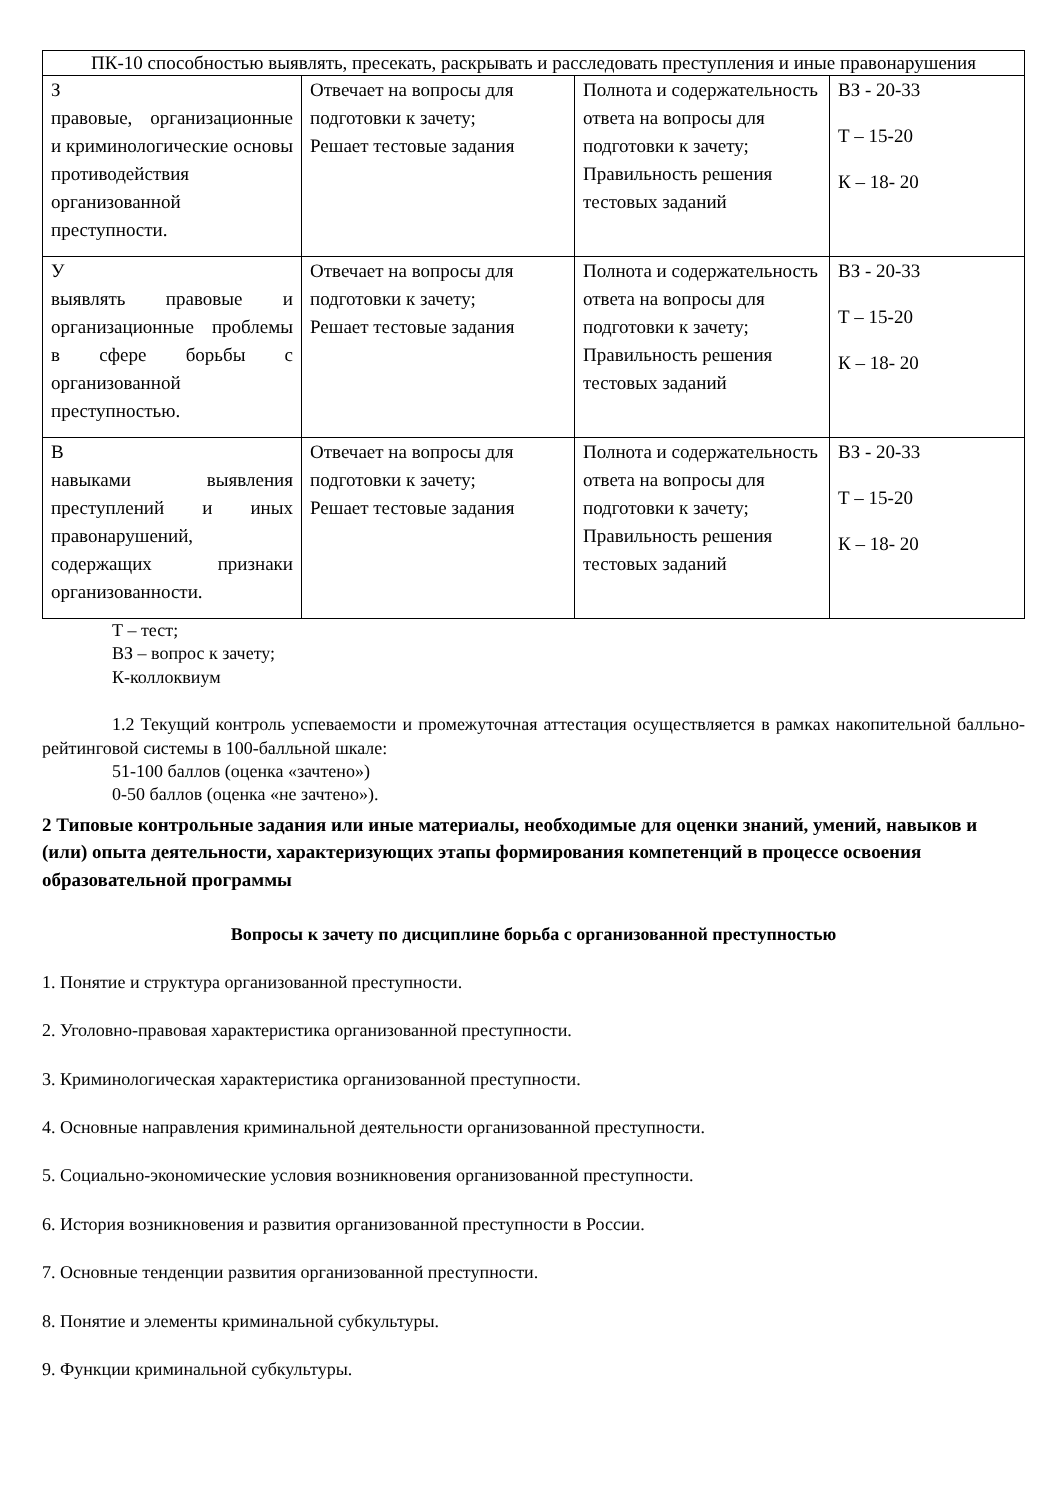| ПК-10 способностью выявлять, пресекать, раскрывать и расследовать преступления и иные правонарушения | | | |
| З правовые, организационные и криминологические основы противодействия организованной преступности. | Отвечает на вопросы для подготовки к зачету; Решает тестовые задания | Полнота и содержательность ответа на вопросы для подготовки к зачету; Правильность решения тестовых заданий | ВЗ - 20-33 Т – 15-20 К – 18- 20 |
| У выявлять правовые и организационные проблемы в сфере борьбы с организованной преступностью. | Отвечает на вопросы для подготовки к зачету; Решает тестовые задания | Полнота и содержательность ответа на вопросы для подготовки к зачету; Правильность решения тестовых заданий | ВЗ - 20-33 Т – 15-20 К – 18- 20 |
| В навыками выявления преступлений и иных правонарушений, содержащих признаки организованности. | Отвечает на вопросы для подготовки к зачету; Решает тестовые задания | Полнота и содержательность ответа на вопросы для подготовки к зачету; Правильность решения тестовых заданий | ВЗ - 20-33 Т – 15-20 К – 18- 20 |
Т – тест;
ВЗ – вопрос к зачету;
К-коллоквиум
1.2 Текущий контроль успеваемости и промежуточная аттестация осуществляется в рамках накопительной балльно-рейтинговой системы в 100-балльной шкале:
51-100 баллов (оценка «зачтено»)
0-50 баллов (оценка «не зачтено»).
2 Типовые контрольные задания или иные материалы, необходимые для оценки знаний, умений, навыков и (или) опыта деятельности, характеризующих этапы формирования компетенций в процессе освоения образовательной программы
Вопросы к зачету по дисциплине борьба с организованной преступностью
1. Понятие и структура организованной преступности.
2. Уголовно-правовая характеристика организованной преступности.
3. Криминологическая характеристика организованной преступности.
4. Основные направления криминальной деятельности организованной преступности.
5. Социально-экономические условия возникновения организованной преступности.
6. История возникновения и развития организованной преступности в России.
7. Основные тенденции развития организованной преступности.
8. Понятие и элементы криминальной субкультуры.
9. Функции криминальной субкультуры.